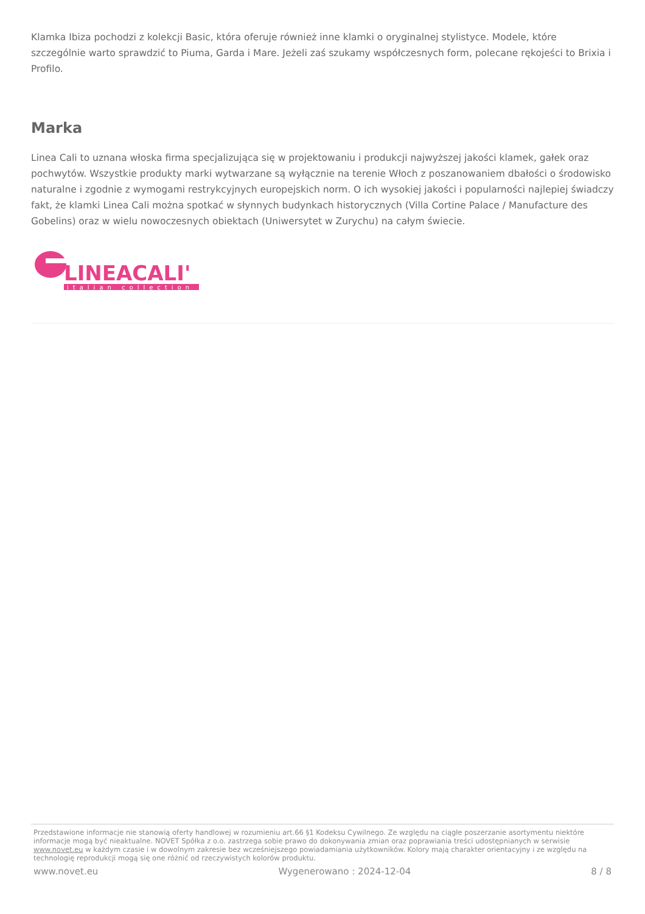Klamka Ibiza pochodzi z kolekcji Basic, która oferuje również inne klamki o oryginalnej stylistyce. Modele, które szczególnie warto sprawdzić to Piuma, Garda i Mare. Jeżeli zaś szukamy współczesnych form, polecane rękojeści to Brixia i Profilo.
Marka
Linea Cali to uznana włoska firma specjalizująca się w projektowaniu i produkcji najwyższej jakości klamek, gałek oraz pochwytów. Wszystkie produkty marki wytwarzane są wyłącznie na terenie Włoch z poszanowaniem dbałości o środowisko naturalne i zgodnie z wymogami restrykcyjnych europejskich norm. O ich wysokiej jakości i popularności najlepiej świadczy fakt, że klamki Linea Cali można spotkać w słynnych budynkach historycznych (Villa Cortine Palace / Manufacture des Gobelins) oraz w wielu nowoczesnych obiektach (Uniwersytet w Zurychu) na całym świecie.
LINEACALI'
italian collection
Przedstawione informacje nie stanowią oferty handlowej w rozumieniu art.66 §1 Kodeksu Cywilnego. Ze względu na ciągłe poszerzanie asortymentu niektóre informacje mogą być nieaktualne. NOVET Spółka z o.o. zastrzega sobie prawo do dokonywania zmian oraz poprawiania treści udostępnianych w serwisie www.novet.eu w każdym czasie i w dowolnym zakresie bez wcześniejszego powiadamiania użytkowników. Kolory mają charakter orientacyjny i ze względu na technologię reprodukcji mogą się one różnić od rzeczywistych kolorów produktu.
www.novet.eu Wygenerowano : 2024-12-04 8 / 8